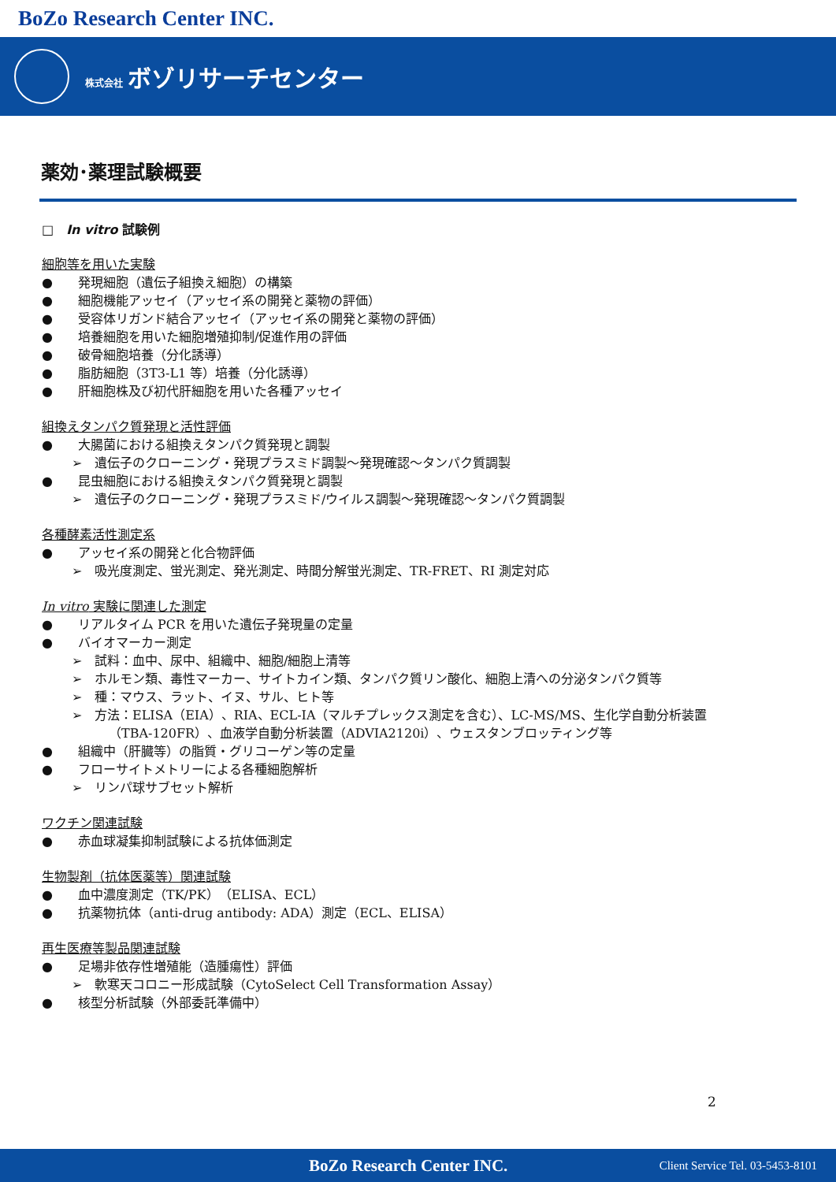BoZo Research Center INC.
株式会社 ボゾリサーチセンター
薬効･薬理試験概要
□　In vitro 試験例
細胞等を用いた実験
●　　発現細胞（遺伝子組換え細胞）の構築
●　　細胞機能アッセイ（アッセイ系の開発と薬物の評価）
●　　受容体リガンド結合アッセイ（アッセイ系の開発と薬物の評価）
●　　培養細胞を用いた細胞増殖抑制/促進作用の評価
●　　破骨細胞培養（分化誘導）
●　　脂肪細胞（3T3-L1 等）培養（分化誘導）
●　　肝細胞株及び初代肝細胞を用いた各種アッセイ
組換えタンパク質発現と活性評価
●　　大腸菌における組換えタンパク質発現と調製
➢　遺伝子のクローニング・発現プラスミド調製～発現確認～タンパク質調製
●　　昆虫細胞における組換えタンパク質発現と調製
➢　遺伝子のクローニング・発現プラスミド/ウイルス調製～発現確認～タンパク質調製
各種酵素活性測定系
●　　アッセイ系の開発と化合物評価
➢　吸光度測定、蛍光測定、発光測定、時間分解蛍光測定、TR-FRET、RI 測定対応
In vitro 実験に関連した測定
●　　リアルタイム PCR を用いた遺伝子発現量の定量
●　　バイオマーカー測定
➢　試料：血中、尿中、組織中、細胞/細胞上清等
➢　ホルモン類、毒性マーカー、サイトカイン類、タンパク質リン酸化、細胞上清への分泌タンパク質等
➢　種：マウス、ラット、イヌ、サル、ヒト等
➢　方法：ELISA（EIA）、RIA、ECL-IA（マルチプレックス測定を含む）、LC-MS/MS、生化学自動分析装置
（TBA-120FR）、血液学自動分析装置（ADVIA2120i）、ウェスタンブロッティング等
●　　組織中（肝臓等）の脂質・グリコーゲン等の定量
●　　フローサイトメトリーによる各種細胞解析
➢　リンパ球サブセット解析
ワクチン関連試験
●　　赤血球凝集抑制試験による抗体価測定
生物製剤（抗体医薬等）関連試験
●　　血中濃度測定（TK/PK）（ELISA、ECL）
●　　抗薬物抗体（anti-drug antibody: ADA）測定（ECL、ELISA）
再生医療等製品関連試験
●　　足場非依存性増殖能（造腫瘍性）評価
➢　軟寒天コロニー形成試験（CytoSelect Cell Transformation Assay）
●　　核型分析試験（外部委託準備中）
2
BoZo Research Center INC. Client Service Tel. 03-5453-8101